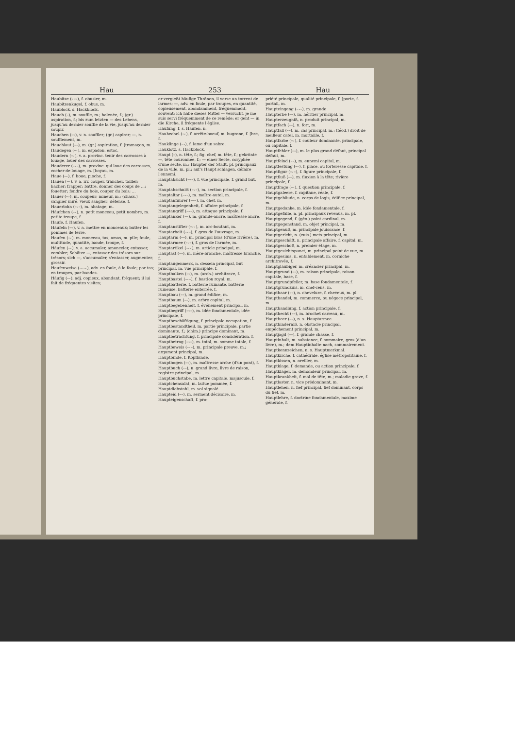Hau 253 Hau
Haubitze (⏑–⏑), f. obusier, m.
Haubitzenkugel, f. obus, m.
Haublock, s. Hackblock.
Hauch (–), m. souffle, m.; halenée, f.; (gr.) aspiration, f.; bis zum letzten — des Lebens, jusqu'au dernier souffle de la vie, jusqu'au dernier soupir.
Hauchen (–⏑), v. n. souffler; (gr.) aspirer; —, n. soufflement, m.
Hauchlaut (––), m. (gr.) aspiration, f. [tramaçon, m.
Haudegen (–⏑), m. espadon, estoc.
Haudern (–⏑), v. a. provinc. tenir des carrosses à louage, louer des carrosses.
Hauderer (–⏑–), m. provinc. qui loue des carrosses, cocher de louage, m. [hoyau, m.
Haue (–⏑), f. houe, pioche, f.
Hauen (–⏑), v. a. irr. couper, trancher, tailler; hacher; frapper; battre, donner des coups de ...; fouetter; fendre du bois, couper du bois; ...
Hauer (–⏑), m. coupeur; mineur, m.; (chass.) sanglier miré, vieux sanglier; défense, f.
Hauerlohn (–⏑–), m. abatage, m.
Häufchen (–⏑), n. petit monceau, petit nombre, m. petite troupe, f.
Haufe, f. Haufen.
Häufeln (–⏑), v. a. mettre en monceaux; butter les pommes de terre.
Haufen (–⏑), m. monceau, tas, amas, m. pile; foule, multitude, quantité, bande, troupe, f.
Häufen (–⏑), v. a. accumuler, amonceler, entasser, combler; Schätze —, entasser des trésors sur trésors; sich —, s'accumuler, s'entasser, augmenter, grossir.
Haufenweise (–⏑–⏑), adv. en foule, à la foule; par tas; en troupes, par bandes.
Häufig (–⏑), adj. copieux, abondant, fréquent; il lui fait de fréquentes visites;
er vergießt häufige Thränen, il verse un torrent de larmes; —, adv. en foule, par troupes, en quantité, copieusement, abondamment, fréquemment, souvent; ich habe dieses Mittel — versucht, je me suis servi fréquemment de ce remède; er geht — in die Kirche, il fréquente l'église.
Häufung, f. s. Häufen, n.
Hauhechel (–⏑), f. arrête-boeuf, m. bugrane, f. [bre, f.
Hauklinge (–⏑), f. lame d'un sabre.
Hauklotz, s. Hackblock.
Haupt (–), n. tête, f.; fig. chef, m. tête, f.; gekrönte —, tête couronnée, f.; — einer Secte, coryphée d'une secte, m.; Häupter der Stadt, pl. principaux de la ville, m. pl.; auf's Haupt schlagen, défaire l'ennemi.
Hauptabsicht (–⏑–), f. vue principale, f. grand but, m.
Hauptabschnitt (–⏑–), m. section principale, f.
Hauptaltar (–⏑–), m. maître-autel, m.
Hauptanführer (–⏑⏑), m. chef, m.
Hauptangelegenheit, f. affaire principale, f.
Hauptangriff (–⏑–), m. attaque principale, f.
Hauptanker (–⏑), m. grande-ancre, maîtresse ancre, f.
Hauptanstifter (–⏑⏑), m. arc-boutant, m.
Hauptarbeit (–⏑–), f. gros de l'ouvrage, m.
Hauptarm (––), m. principal bras (d'une rivière), m.
Hauptarmee (–⏑–), f. gros de l'armée, m.
Hauptartikel (–⏑⏑), m. article principal, m.
Hauptast (––), m. mère-branche, maîtresse branche, f.
Hauptaugenmerk, n. dessein principal, but principal, m. vue principale, f.
Hauptbalken (–⏑), m. (arch.) architrave, f.
Hauptbastei (–⏑–), f. bastion royal, m.
Hauptbatterie, f. batterie ruinante, batterie ruineuse, batterie enterrée, f.
Hauptbau (––), m. grand édifice, m.
Hauptbaum (––), m. arbre capital, m.
Hauptbegebenheit, f. événement principal, m.
Hauptbegriff (–⏑–), m. idée fondamentale, idée principale, f.
Hauptbeschäftigung, f. principale occupation, f.
Hauptbestandtheil, m. partie principale, partie dominante, f.; (chim.) principe dominant, m.
Hauptbetrachtung, f. principale considération, f.
Hauptbetrag (–⏑–), m. total, m. somme totale, f.
Hauptbeweis (–⏑–), m. principale preuve, m.; argument principal, m.
Hauptbinde, f. Kopfbinde.
Hauptbogen (–⏑), m. maîtresse arche (d'un pont), f.
Hauptbuch (––), n. grand livre, livre de raison, registre principal, m.
Hauptbuchstabe, m. lettre capitale, majuscule, f.
Hauptchensalat, m. laitue pommée, f.
Hauptdiebstahl, m. vol signalé.
Haupteid (––), m. serment décisoire, m.
Haupteigenschaft, f. pro-
priété principale, qualité principale, f. [porte, f. portail, m.
Haupteingang (–⏑–), m. grande
Haupterbe (–⏑), m. héritier principal, m.
Haupterzeugniß, n. produit principal, m.
Hauptfach (––), n. fort, m.
Hauptfall (––), m. cas principal, m.; (féod.) droit de meilleur catel, m. mortaille, f.
Hauptfarbe (–⏑), f. couleur dominante, principale, ou capitale, f.
Hauptfehler (–⏑), m. le plus grand défaut, principal défaut, m.
Hauptfeind (––), m. ennemi capital, m.
Hauptfestung (–⏑), f. place, ou forteresse capitale, f.
Hauptfigur (–⏑–), f. figure principale, f.
Hauptfluß (––), m. fluxion à la tête; rivière principale, f.
Hauptfrage (–⏑), f. question principale, f.
Hauptgaleere, f. capitane, réale, f.
Hauptgebäude, n. corps de logis, édifice principal, m.
Hauptgedanke, m. idée fondamentale, f.
Hauptgefälle, n. pl. principaux revenus, m. pl.
Hauptgegend, f. (géo.) point cardinal, m.
Hauptgegenstand, m. objet principal, m.
Hauptgenuß, m. principale jouissance, f.
Hauptgericht, n. (cuis.) mets principal, m.
Hauptgeschäft, n. principale affaire, f. capital, m.
Hauptgeschoß, n. premier étage, m.
Hauptgesichtspunct, m. principal point de vue, m.
Hauptgesims, n. entablement, m. corniche architravée, f.
Hauptgläubiger, m. créancier principal, m.
Hauptgrund (––), m. raison principale, raison capitale, base, f.
Hauptgrundpfeiler, m. base fondamentale, f.
Hauptgrundzins, m. chef-cens, m.
Haupthaar (––), n. chevelure, f. cheveux, m. pl.
Haupthandel, m. commerce, ou négoce principal, m.
Haupthandlung, f. action principale, f.
Haupthecht (––), m. brochet carreau, m.
Hauptheer (––), n. s. Hauptarmee.
Haupthinderniß, n. obstacle principal, empêchement principal, m.
Hauptjagd (––), f. grande chasse, f.
Hauptinhalt, m. substance, f. sommaire, gros (d'un livre), m.; dem Hauptinhalte nach, sommairement.
Hauptkennzeichen, n. s. Hauptmerkmal.
Hauptkirche, f. cathédrale, église métropolitaine, f.
Hauptkissen, n. oreiller, m.
Hauptklage, f. demande, ou action principale, f.
Hauptkläger, m. demandeur principal, m.
Hauptkrankheit, f. mal de tête, m.; maladie grave, f.
Hauptlaster, n. vice prédominant, m.
Hauptlehen, n. fief principal, fief dominant, corps du fief, m.
Hauptlehre, f. doctrine fondamentale, maxime générale, f.